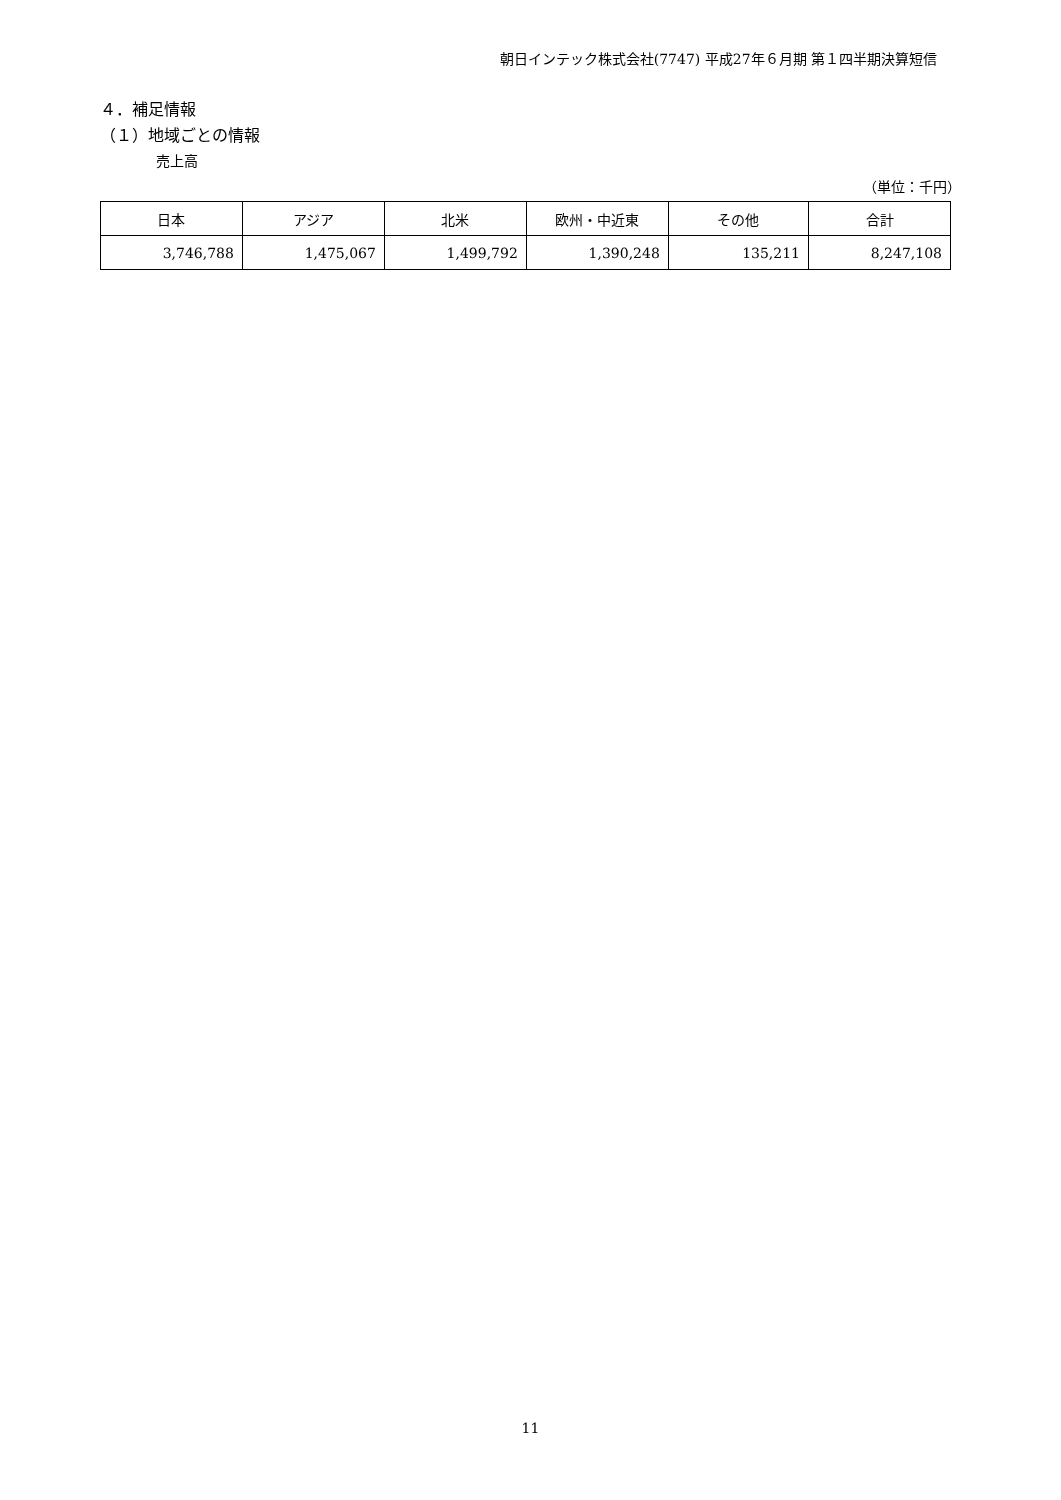朝日インテック株式会社(7747) 平成27年６月期 第１四半期決算短信
４．補足情報
（１）地域ごとの情報
売上高
（単位：千円）
| 日本 | アジア | 北米 | 欧州・中近東 | その他 | 合計 |
| --- | --- | --- | --- | --- | --- |
| 3,746,788 | 1,475,067 | 1,499,792 | 1,390,248 | 135,211 | 8,247,108 |
11